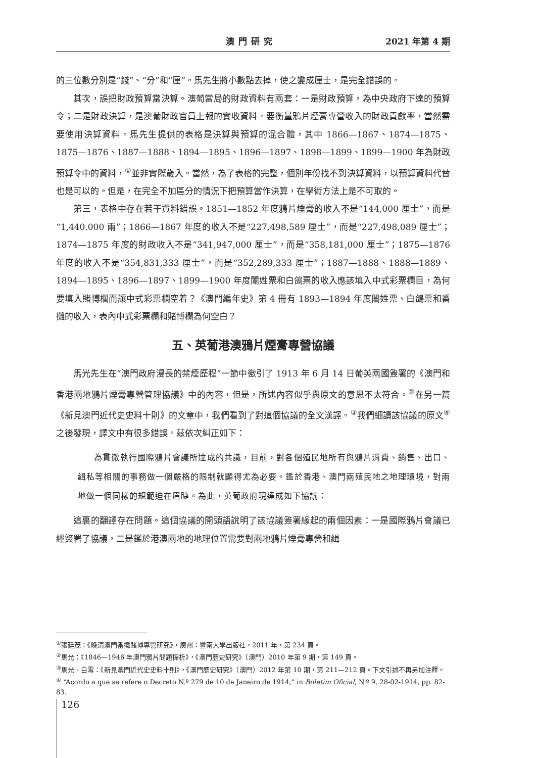澳門研究 2021 年第 4 期
的三位數分別是“錢”、“分”和“厘”。馬先生將小數點去掉，使之變成厘士，是完全錯誤的。
其次，誤把財政預算當決算。澳葡當局的財政資料有兩套：一是財政預算，為中央政府下達的預算令；二是財政決算，是澳葡財政官員上報的實收資料。要衡量鴉片煙膏專營收入的財政貢獻率，當然需要使用決算資料。馬先生提供的表格是決算與預算的混合體，其中 1866—1867、1874—1875、1875—1876、1887—1888、1894—1895、1896—1897、1898—1899、1899—1900 年為財政預算令中的資料，<sup>①</sup>並非實際歲入。當然，為了表格的完整，個別年份找不到決算資料，以預算資料代替也是可以的。但是，在完全不加區分的情況下把預算當作決算，在學術方法上是不可取的。
第三，表格中存在若干資料錯誤。1851—1852 年度鴉片煙膏的收入不是“144,000 厘士”，而是“1,440.000 兩”；1866—1867 年度的收入不是“227,498,589 厘士”，而是“227,498,089 厘士”；1874—1875 年度的財政收入不是“341,947,000 厘士”，而是“358,181,000 厘士”；1875—1876 年度的收入不是“354,831,333 厘士”，而是“352,289,333 厘士”；1887—1888、1888—1889、1894—1895、1896—1897、1899—1900 年度闈姓票和白鴿票的收入應該填入中式彩票欄目，為何要填入賭博欄而讓中式彩票欄空着？《澳門編年史》第 4 冊有 1893—1894 年度闈姓票、白鴿票和番攤的收入，表內中式彩票欄和賭博欄為何空白？
五、英葡港澳鴉片煙膏專營協議
馬光先生在“澳門政府漫長的禁煙歷程”一節中徵引了 1913 年 6 月 14 日葡英兩國簽署的《澳門和香港兩地鴉片煙膏專營管理協議》中的內容，但是，所述內容似乎與原文的意思不太符合。<sup>②</sup>在另一篇《新見澳門近代史史料十則》的文章中，我們看到了對這個協議的全文漢譯。<sup>③</sup>我們細讀該協議的原文<sup>④</sup>之後發現，譯文中有很多錯誤。茲依次糾正如下：
為貫徹執行國際鴉片會議所達成的共識，目前，對各個殖民地所有與鴉片消費、銷售、出口、緝私等相關的事務做一個嚴格的限制就顯得尤為必要。鑑於香港、澳門兩殖民地之地理環境，對兩地做一個同樣的規範迫在眉睫。為此，英葡政府現達成如下協議：
這裏的翻譯存在問題。這個協議的開頭語說明了該協議簽署緣起的兩個因素：一是國際鴉片會議已經簽署了協議，二是鑑於港澳兩地的地理位置需要對兩地鴉片煙膏專營和緝
<sup>①</sup>張廷茂：《晚清澳門番攤賭博專營研究》，廣州：暨南大學出版社，2011 年，第 234 頁。
<sup>②</sup>馬光：《1846—1946 年澳門鴉片問題探析》，《澳門歷史研究》（澳門）2010 年第 9 期，第 149 頁。
<sup>③</sup>馬光、白雪：《新見澳門近代史史料十則》，《澳門歷史研究》（澳門）2012 年第 10 期，第 211—212 頁。下文引述不再另加注釋。
<sup>④</sup> “Acordo a que se refere o Decreto N.º 279 de 10 de Janeiro de 1914,” in Boletim Oficial, N.º 9, 28-02-1914, pp. 82-83.
126